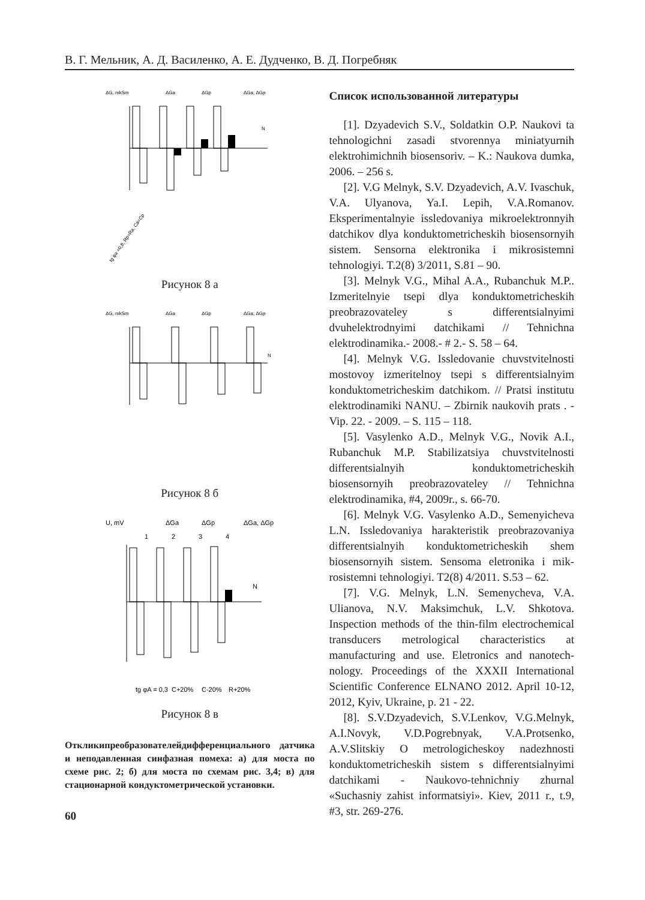В. Г. Мельник, А. Д. Василенко, А. Е. Дудченко, В. Д. Погребняк
ΔG, mkSm
ΔGa
ΔGp
ΔGa, ΔGp
N
tg φa =0,8, Rp=Ra, Ca=Cp
Рисунок 8 а
ΔG, mkSm
ΔGa
ΔGp
ΔGa, ΔGp
N
Рисунок 8 б
U, mV
ΔGa
ΔGp
ΔGa, ΔGp
1
2
3
4
N
tg φA = 0,3
C+20%
C-20%
R+20%
Рисунок 8 в
Откликипреобразователейдифференциального датчика и неподавленная синфазная помеха: а) для моста по схеме рис. 2; б) для моста по схемам рис. 3,4; в) для стационарной кондуктометрической установки.
60
Список использованной литературы
[1]. Dzyadevich S.V., Soldatkin O.P. Naukovi ta tehnologichni zasadi stvorennya miniatyurnih elektrohimichnih biosensoriv. – K.: Naukova dumka, 2006. – 256 s.
[2]. V.G Melnyk, S.V. Dzyadevich, A.V. Ivaschuk, V.A. Ulyanova, Ya.I. Lepih, V.A.Romanov. Eksperimentalnyie issledovaniya mikroelektronnyih datchikov dlya konduktometricheskih biosensornyih sistem. Sensorna elektronika i mikrosistemni tehnologiyi. T.2(8) 3/2011, S.81 – 90.
[3]. Melnyk V.G., Mihal A.A., Rubanchuk M.P.. Izmeritelnyie tsepi dlya konduktometricheskih preobrazovateley s differentsialnyimi dvuhelektrodnyimi datchikami // Tehnichna elektrodinamika.- 2008.- # 2.- S. 58 – 64.
[4]. Melnyk V.G. Issledovanie chuvstvitelnosti mostovoy izmeritelnoy tsepi s differentsialnyim konduktometricheskim datchikom. // Pratsi institutu elektrodinamiki NANU. – Zbirnik naukovih prats . - Vip. 22. - 2009. – S. 115 – 118.
[5]. Vasylenko A.D., Melnyk V.G., Novik A.I., Rubanchuk M.P. Stabilizatsiya chuvstvitelnosti differentsialnyih konduktometricheskih biosensornyih preobrazovateley // Tehnichna elektrodinamika, #4, 2009r., s. 66-70.
[6]. Melnyk V.G. Vasylenko A.D., Semenyicheva L.N. Issledovaniya harakteristik preobrazovaniya differentsialnyih konduktometricheskih shem biosensornyih sistem. Sensoma eletronika i mik-rosistemni tehnologiyi. T2(8) 4/2011. S.53 – 62.
[7]. V.G. Melnyk, L.N. Semenycheva, V.A. Ulianova, N.V. Maksimchuk, L.V. Shkotova. Inspection methods of the thin-film electrochemical transducers metrological characteristics at manufacturing and use. Eletronics and nanotech-nology. Proceedings of the XXXII International Scientific Conference ELNANO 2012. April 10-12, 2012, Kyiv, Ukraine, p. 21 - 22.
[8]. S.V.Dzyadevich, S.V.Lenkov, V.G.Melnyk, A.I.Novyk, V.D.Pogrebnyak, V.A.Protsenko, A.V.Slitskiy O metrologicheskoy nadezhnosti konduktometricheskih sistem s differentsialnyimi datchikami - Naukovo-tehnichniy zhurnal «Suchasniy zahist informatsiyi». Kiev, 2011 r., t.9, #3, str. 269-276.